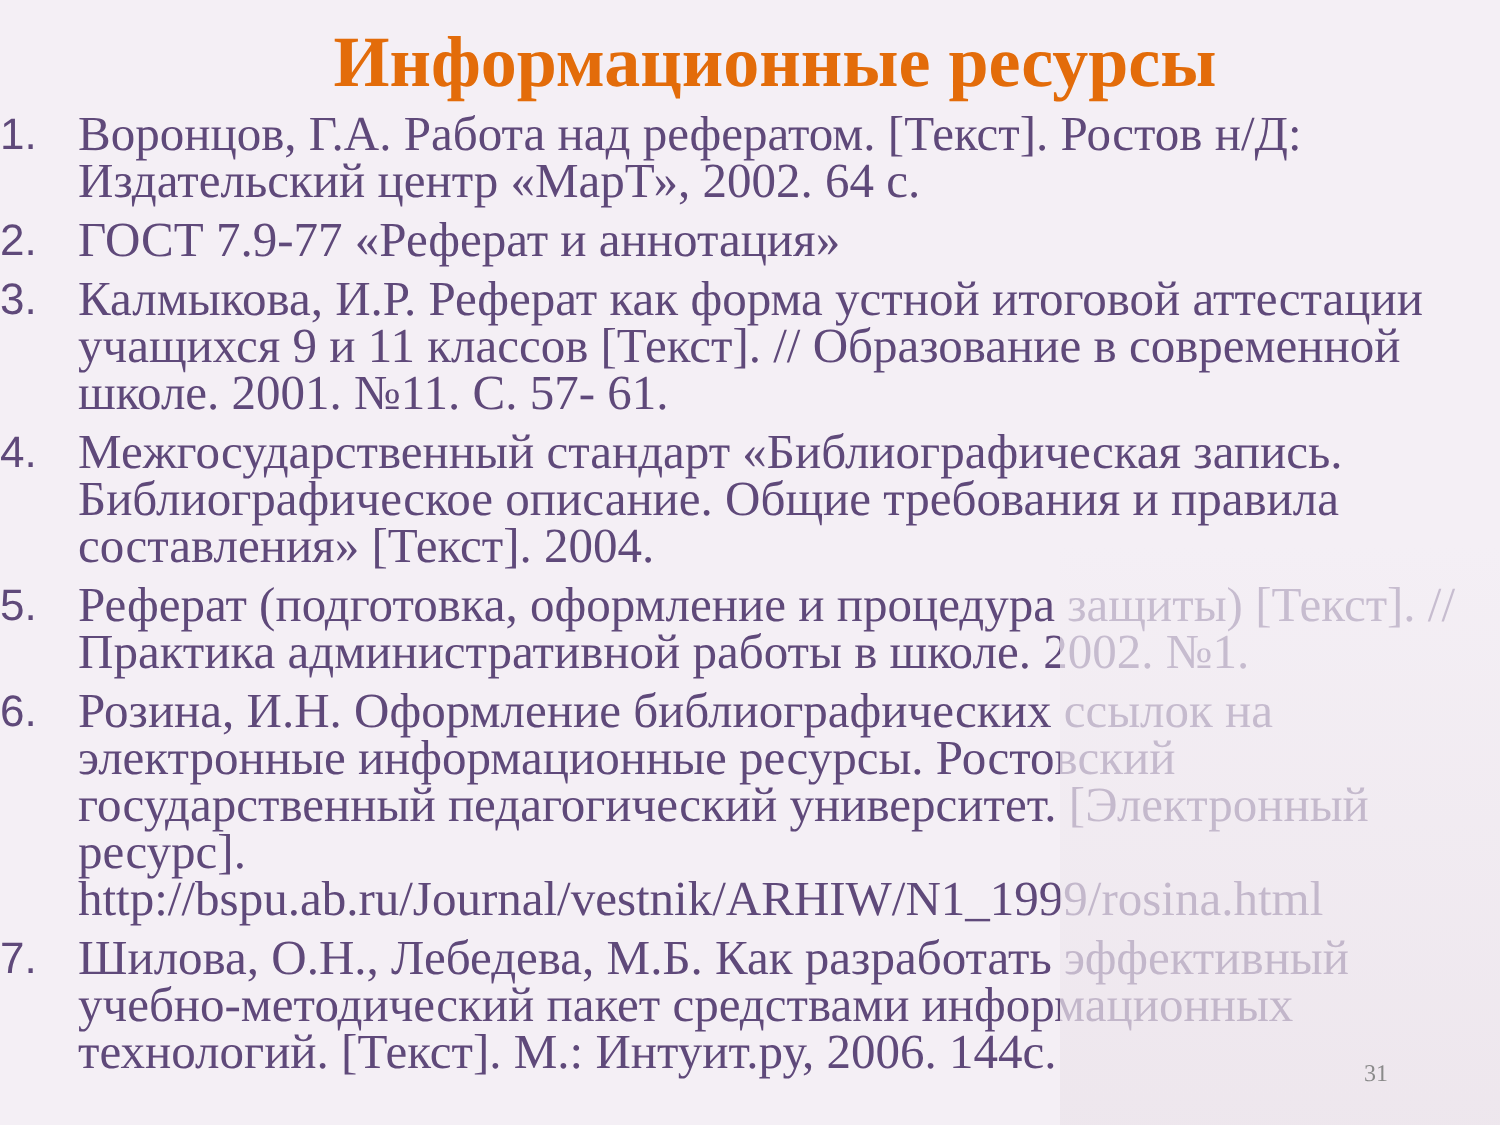Информационные ресурсы
1. Воронцов, Г.А. Работа над рефератом. [Текст]. Ростов н/Д: Издательский центр «МарТ», 2002. 64 с.
2. ГОСТ 7.9-77 «Реферат и аннотация»
3. Калмыкова, И.Р. Реферат как форма устной итоговой аттестации учащихся 9 и 11 классов [Текст]. // Образование в современной школе. 2001. №11. С. 57- 61.
4. Межгосударственный стандарт «Библиографическая запись. Библиографическое описание. Общие требования и правила составления» [Текст]. 2004.
5. Реферат (подготовка, оформление и процедура защиты) [Текст]. //Практика административной работы в школе. 2002. №1.
6. Розина, И.Н. Оформление библиографических ссылок на электронные информационные ресурсы. Ростовский государственный педагогический университет. [Электронный ресурс]. http://bspu.ab.ru/Journal/vestnik/ARHIW/N1_1999/rosina.html
7. Шилова, О.Н., Лебедева, М.Б. Как разработать эффективный учебно-методический пакет средствами информационных технологий. [Текст]. М.: Интуит.ру, 2006. 144с.
31